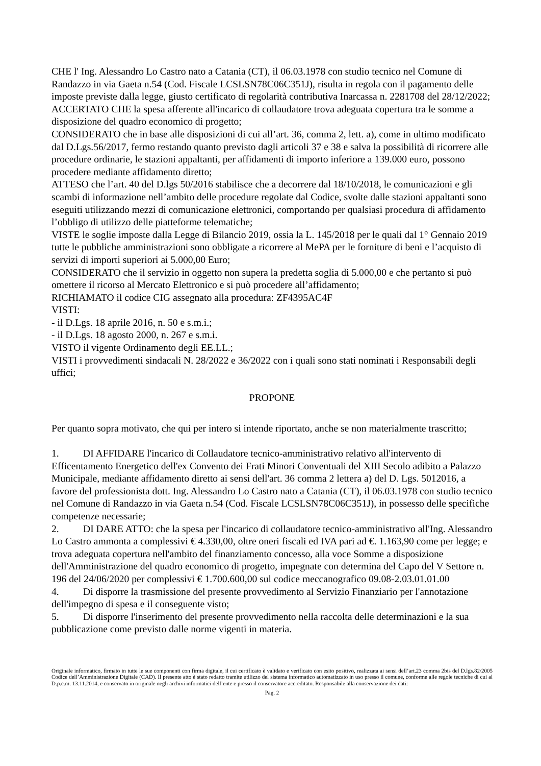CHE l' Ing. Alessandro Lo Castro nato a Catania (CT), il 06.03.1978 con studio tecnico nel Comune di Randazzo in via Gaeta n.54 (Cod. Fiscale LCSLSN78C06C351J), risulta in regola con il pagamento delle imposte previste dalla legge, giusto certificato di regolarità contributiva Inarcassa n. 2281708 del 28/12/2022;
ACCERTATO CHE la spesa afferente all'incarico di collaudatore trova adeguata copertura tra le somme a disposizione del quadro economico di progetto;
CONSIDERATO che in base alle disposizioni di cui all’art. 36, comma 2, lett. a), come in ultimo modificato dal D.Lgs.56/2017, fermo restando quanto previsto dagli articoli 37 e 38 e salva la possibilità di ricorrere alle procedure ordinarie, le stazioni appaltanti, per affidamenti di importo inferiore a 139.000 euro, possono procedere mediante affidamento diretto;
ATTESO che l’art. 40 del D.lgs 50/2016 stabilisce che a decorrere dal 18/10/2018, le comunicazioni e gli scambi di informazione nell’ambito delle procedure regolate dal Codice, svolte dalle stazioni appaltanti sono eseguiti utilizzando mezzi di comunicazione elettronici, comportando per qualsiasi procedura di affidamento l’obbligo di utilizzo delle piatteforme telematiche;
VISTE le soglie imposte dalla Legge di Bilancio 2019, ossia la L. 145/2018 per le quali dal 1° Gennaio 2019 tutte le pubbliche amministrazioni sono obbligate a ricorrere al MePA per le forniture di beni e l’acquisto di servizi di importi superiori ai 5.000,00 Euro;
CONSIDERATO che il servizio in oggetto non supera la predetta soglia di 5.000,00 e che pertanto si può omettere il ricorso al Mercato Elettronico e si può procedere all’affidamento;
RICHIAMATO il codice CIG assegnato alla procedura: ZF4395AC4F
VISTI:
- il D.Lgs. 18 aprile 2016, n. 50 e s.m.i.;
- il D.Lgs. 18 agosto 2000, n. 267 e s.m.i.
VISTO il vigente Ordinamento degli EE.LL.;
VISTI i provvedimenti sindacali N. 28/2022 e 36/2022 con i quali sono stati nominati i Responsabili degli uffici;
PROPONE
Per quanto sopra motivato, che qui per intero si intende riportato, anche se non materialmente trascritto;
1. DI AFFIDARE l'incarico di Collaudatore tecnico-amministrativo relativo all'intervento di Efficentamento Energetico dell'ex Convento dei Frati Minori Conventuali del XIII Secolo adibito a Palazzo Municipale, mediante affidamento diretto ai sensi dell'art. 36 comma 2 lettera a) del D. Lgs. 5012016, a favore del professionista dott. Ing. Alessandro Lo Castro nato a Catania (CT), il 06.03.1978 con studio tecnico nel Comune di Randazzo in via Gaeta n.54 (Cod. Fiscale LCSLSN78C06C351J), in possesso delle specifiche competenze necessarie;
2. DI DARE ATTO: che la spesa per l'incarico di collaudatore tecnico-amministrativo all'Ing. Alessandro Lo Castro ammonta a complessivi € 4.330,00, oltre oneri fiscali ed IVA pari ad €. 1.163,90 come per legge; e trova adeguata copertura nell'ambito del finanziamento concesso, alla voce Somme a disposizione dell'Amministrazione del quadro economico di progetto, impegnate con determina del Capo del V Settore n. 196 del 24/06/2020 per complessivi € 1.700.600,00 sul codice meccanografico 09.08-2.03.01.01.00
4. Di disporre la trasmissione del presente provvedimento al Servizio Finanziario per l'annotazione dell'impegno di spesa e il conseguente visto;
5. Di disporre l'inserimento del presente provvedimento nella raccolta delle determinazioni e la sua pubblicazione come previsto dalle norme vigenti in materia.
Originale informatico, firmato in tutte le sue componenti con firma digitale, il cui certificato è validato e verificato con esito positivo, realizzata ai sensi dell’art.23 comma 2bis del D.lgs.82/2005 Codice dell’Amministrazione Digitale (CAD). Il presente atto è stato redatto tramite utilizzo del sistema informatico automatizzato in uso presso il comune, conforme alle regole tecniche di cui al D.p.c.m. 13.11.2014, e conservato in originale negli archivi informatici dell’ente e presso il conservatore accreditato. Responsabile alla conservazione dei dati:
Pag. 2